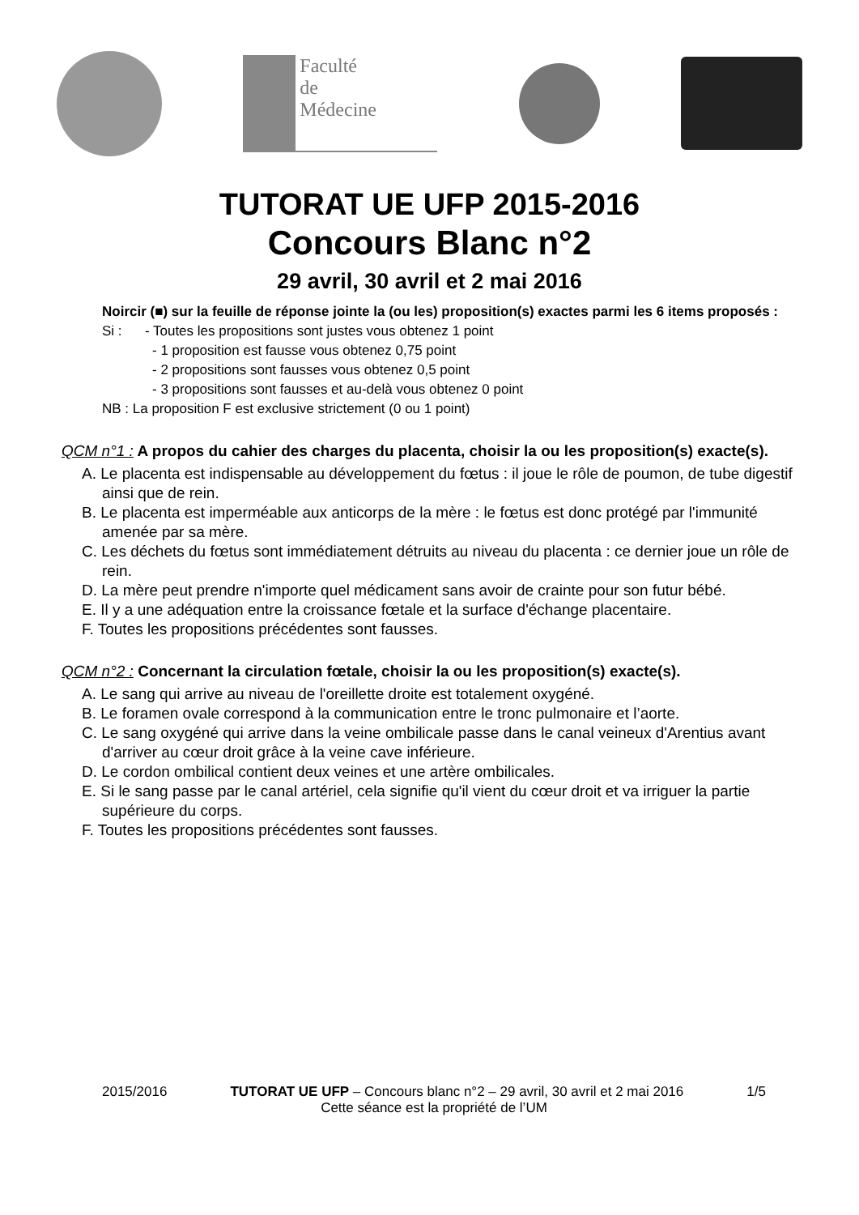Faculté
de
Médecine
TUTORAT UE UFP 2015-2016
Concours Blanc n°2
29 avril, 30 avril et 2 mai 2016
Noircir (■) sur la feuille de réponse jointe la (ou les) proposition(s) exactes parmi les 6 items proposés :
Si : - Toutes les propositions sont justes vous obtenez 1 point
- 1 proposition est fausse vous obtenez 0,75 point
- 2 propositions sont fausses vous obtenez 0,5 point
- 3 propositions sont fausses et au-delà vous obtenez 0 point
NB : La proposition F est exclusive strictement (0 ou 1 point)
QCM n°1 : A propos du cahier des charges du placenta, choisir la ou les proposition(s) exacte(s).
A. Le placenta est indispensable au développement du fœtus : il joue le rôle de poumon, de tube digestif ainsi que de rein.
B. Le placenta est imperméable aux anticorps de la mère : le fœtus est donc protégé par l'immunité amenée par sa mère.
C. Les déchets du fœtus sont immédiatement détruits au niveau du placenta : ce dernier joue un rôle de rein.
D. La mère peut prendre n'importe quel médicament sans avoir de crainte pour son futur bébé.
E. Il y a une adéquation entre la croissance fœtale et la surface d'échange placentaire.
F. Toutes les propositions précédentes sont fausses.
QCM n°2 : Concernant la circulation fœtale, choisir la ou les proposition(s) exacte(s).
A. Le sang qui arrive au niveau de l'oreillette droite est totalement oxygéné.
B. Le foramen ovale correspond à la communication entre le tronc pulmonaire et l’aorte.
C. Le sang oxygéné qui arrive dans la veine ombilicale passe dans le canal veineux d'Arentius avant d'arriver au cœur droit grâce à la veine cave inférieure.
D. Le cordon ombilical contient deux veines et une artère ombilicales.
E. Si le sang passe par le canal artériel, cela signifie qu'il vient du cœur droit et va irriguer la partie supérieure du corps.
F. Toutes les propositions précédentes sont fausses.
2015/2016 TUTORAT UE UFP – Concours blanc n°2 – 29 avril, 30 avril et 2 mai 2016 1/5
Cette séance est la propriété de l’UM